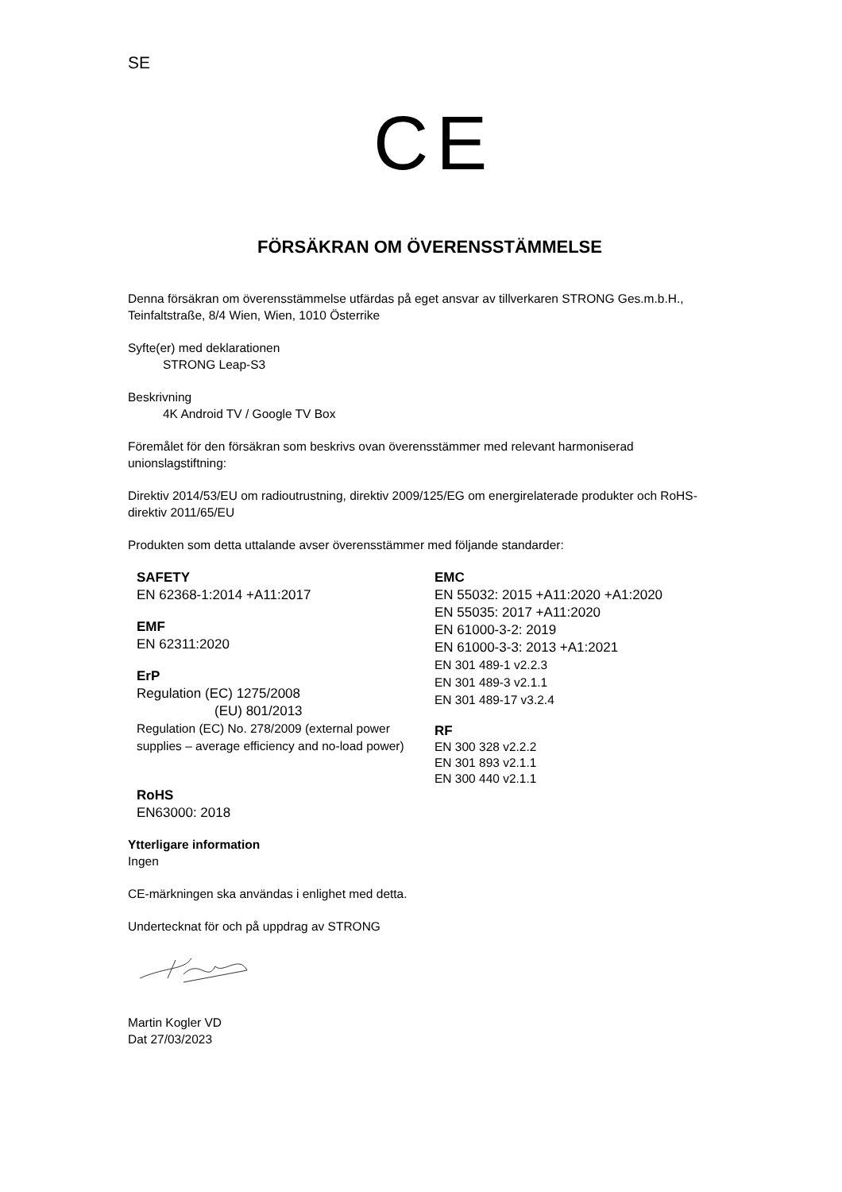SE
CE
FÖRSÄKRAN OM ÖVERENSSTÄMMELSE
Denna försäkran om överensstämmelse utfärdas på eget ansvar av tillverkaren STRONG Ges.m.b.H., Teinfaltstraße, 8/4 Wien, Wien, 1010 Österrike
Syfte(er) med deklarationen
STRONG Leap-S3
Beskrivning
4K Android TV / Google TV Box
Föremålet för den försäkran som beskrivs ovan överensstämmer med relevant harmoniserad unionslagstiftning:
Direktiv 2014/53/EU om radioutrustning, direktiv 2009/125/EG om energirelaterade produkter och RoHS-direktiv 2011/65/EU
Produkten som detta uttalande avser överensstämmer med följande standarder:
SAFETY
EN 62368-1:2014 +A11:2017
EMF
EN 62311:2020
ErP
Regulation (EC) 1275/2008
(EU) 801/2013
Regulation (EC) No. 278/2009 (external power supplies – average efficiency and no-load power)
RoHS
EN63000: 2018
EMC
EN 55032: 2015 +A11:2020 +A1:2020
EN 55035: 2017 +A11:2020
EN 61000-3-2: 2019
EN 61000-3-3: 2013 +A1:2021
EN 301 489-1 v2.2.3
EN 301 489-3 v2.1.1
EN 301 489-17 v3.2.4
RF
EN 300 328 v2.2.2
EN 301 893 v2.1.1
EN 300 440 v2.1.1
Ytterligare information
Ingen
CE-märkningen ska användas i enlighet med detta.
Undertecknat för och på uppdrag av STRONG
Martin Kogler VD
Dat 27/03/2023